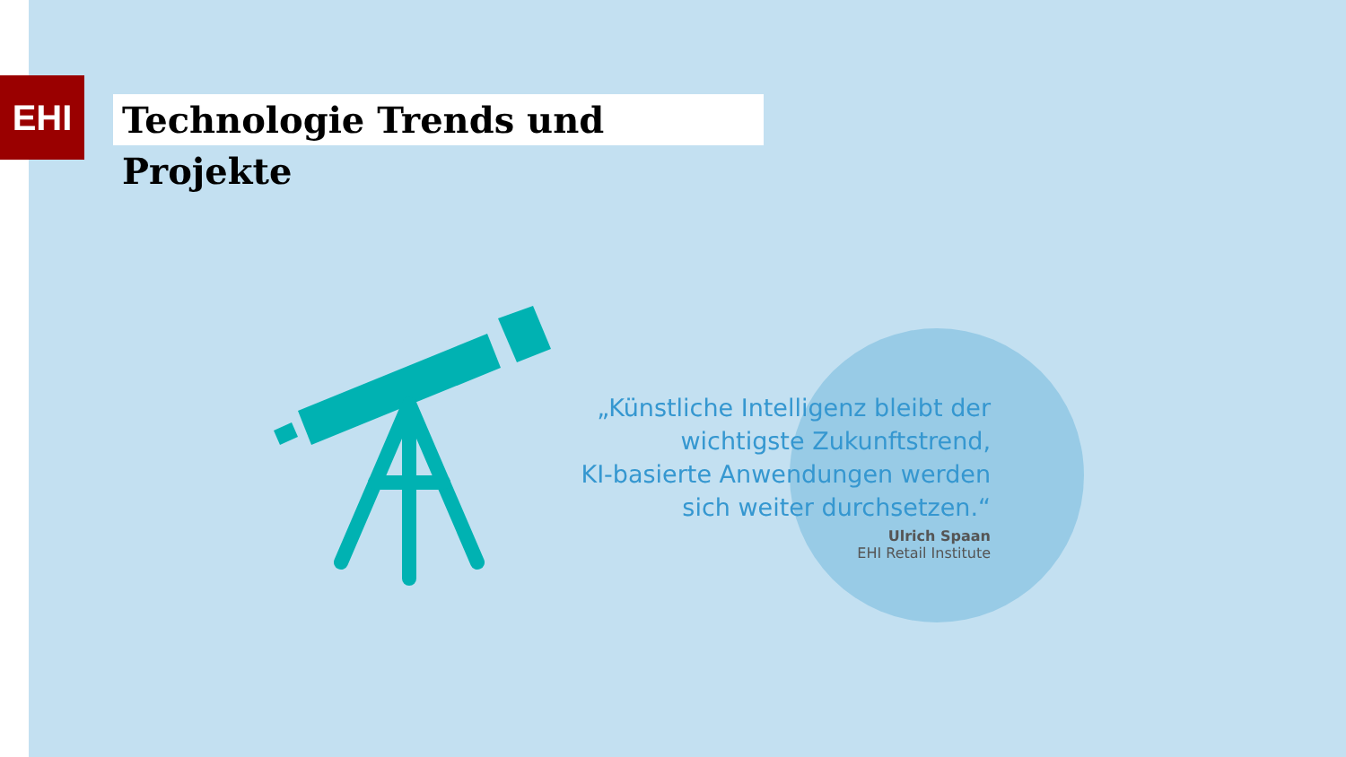EHI
Technologie Trends und Projekte
„Künstliche Intelligenz bleibt der wichtigste Zukunftstrend,
KI-basierte Anwendungen werden sich weiter durchsetzen.“
Ulrich Spaan
EHI Retail Institute